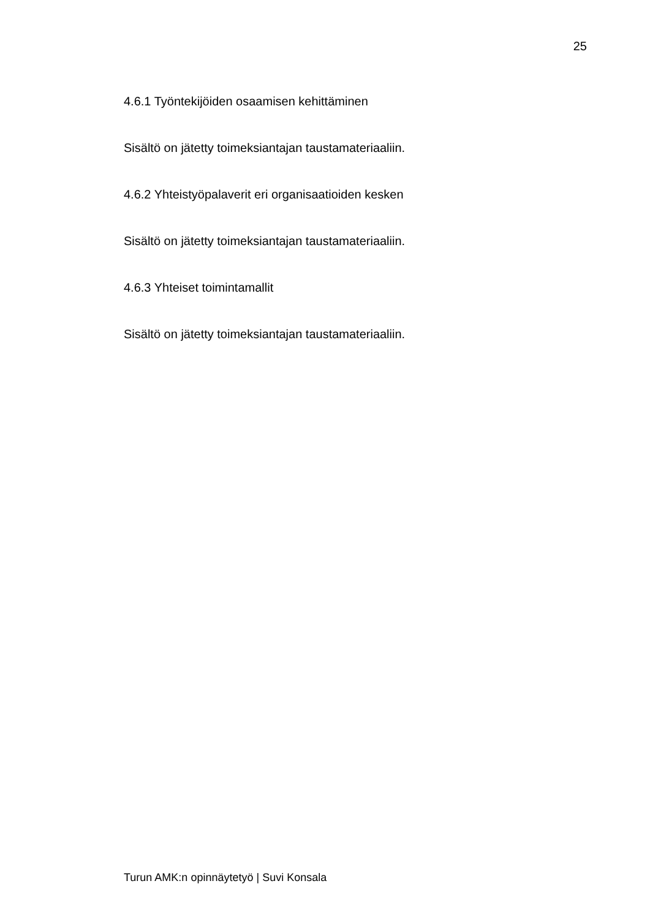25
4.6.1 Työntekijöiden osaamisen kehittäminen
Sisältö on jätetty toimeksiantajan taustamateriaaliin.
4.6.2 Yhteistyöpalaverit eri organisaatioiden kesken
Sisältö on jätetty toimeksiantajan taustamateriaaliin.
4.6.3 Yhteiset toimintamallit
Sisältö on jätetty toimeksiantajan taustamateriaaliin.
Turun AMK:n opinnäytetyö | Suvi Konsala